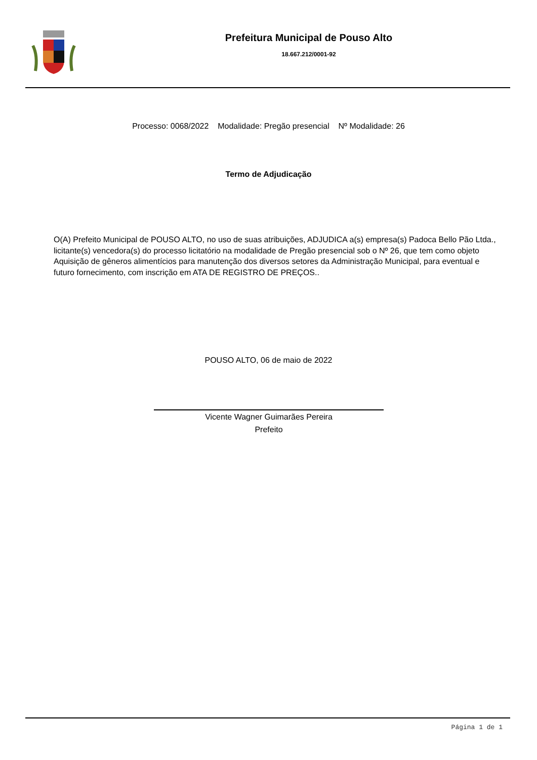Prefeitura Municipal de Pouso Alto
18.667.212/0001-92
Processo: 0068/2022 Modalidade: Pregão presencial Nº Modalidade: 26
Termo de Adjudicação
O(A) Prefeito Municipal de POUSO ALTO, no uso de suas atribuições, ADJUDICA a(s) empresa(s) Padoca Bello Pão Ltda., licitante(s) vencedora(s) do processo licitatório na modalidade de Pregão presencial sob o Nº 26, que tem como objeto Aquisição de gêneros alimentícios para manutenção dos diversos setores da Administração Municipal, para eventual e futuro fornecimento, com inscrição em ATA DE REGISTRO DE PREÇOS..
POUSO ALTO, 06 de maio de 2022
Vicente Wagner Guimarães Pereira
Prefeito
Página 1 de 1